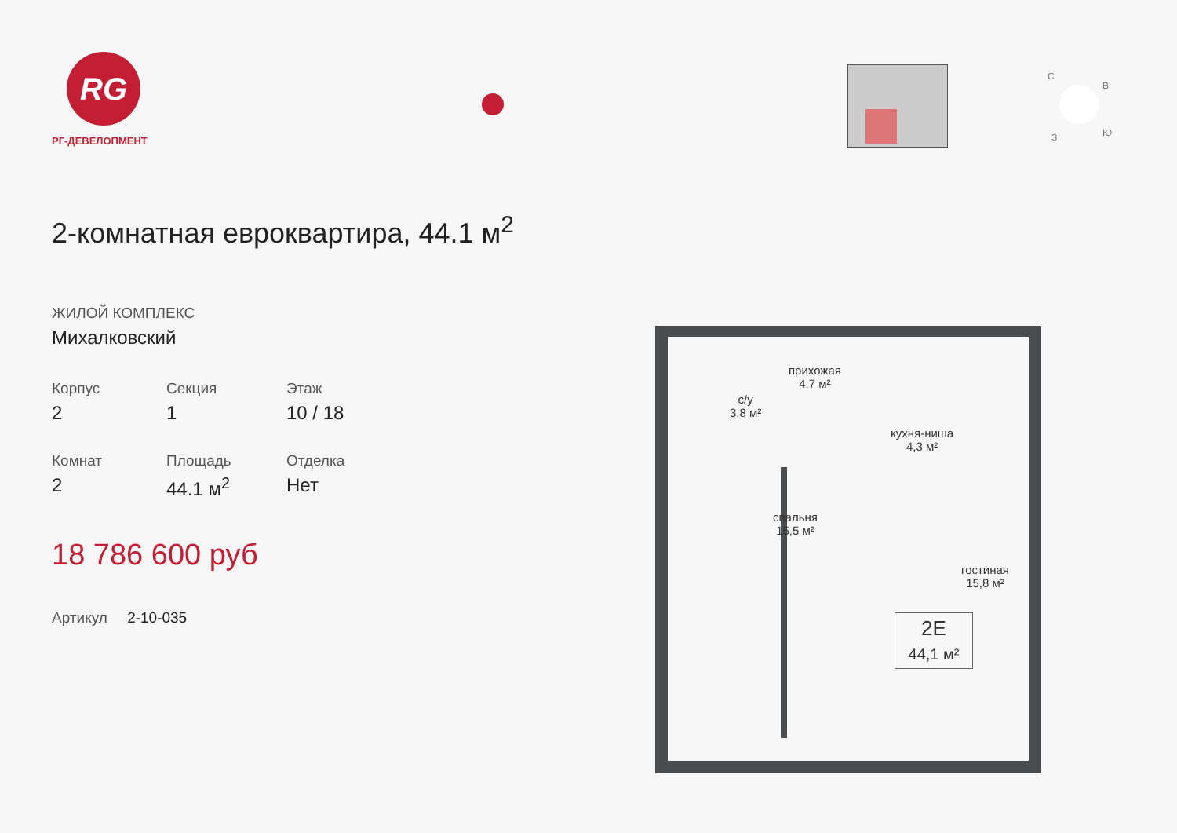RG
РГ-ДЕВЕЛОПМЕНТ
2-комнатная евроквартира, 44.1 м<sup>2</sup>
ЖИЛОЙ КОМПЛЕКС
Михалковский
Корпус
2
Секция
1
Этаж
10 / 18
Комнат
2
Площадь
44.1 м<sup>2</sup>
Отделка
Нет
18 786 600 руб
Артикул 2-10-035
С
В
З Ю
прихожая
4,7 м²
с/у
3,8 м²
кухня-ниша
4,3 м²
спальня
15,5 м²
гостиная
15,8 м²
2Е
44,1 м²